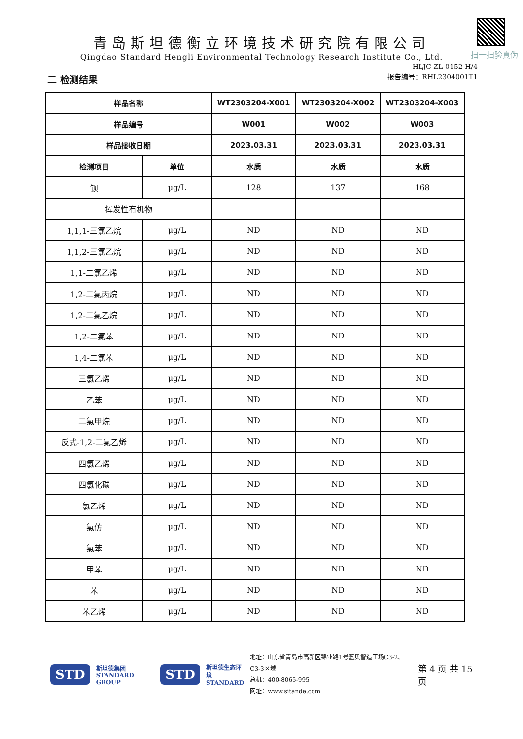扫一扫验真伪
青岛斯坦德衡立环境技术研究院有限公司
Qingdao Standard Hengli Environmental Technology Research Institute Co., Ltd.
HLJC-ZL-0152 H/4
报告编号：RHL2304001T1
二 检测结果
| 样品名称 | | WT2303204-X001 | WT2303204-X002 | WT2303204-X003 |
| --- | --- | --- | --- | --- |
| 样品编号 | | W001 | W002 | W003 |
| 样品接收日期 | | 2023.03.31 | 2023.03.31 | 2023.03.31 |
| 检测项目 | 单位 | 水质 | 水质 | 水质 |
| 钡 | μg/L | 128 | 137 | 168 |
| 挥发性有机物 | | | | |
| 1,1,1-三氯乙烷 | μg/L | ND | ND | ND |
| 1,1,2-三氯乙烷 | μg/L | ND | ND | ND |
| 1,1-二氯乙烯 | μg/L | ND | ND | ND |
| 1,2-二氯丙烷 | μg/L | ND | ND | ND |
| 1,2-二氯乙烷 | μg/L | ND | ND | ND |
| 1,2-二氯苯 | μg/L | ND | ND | ND |
| 1,4-二氯苯 | μg/L | ND | ND | ND |
| 三氯乙烯 | μg/L | ND | ND | ND |
| 乙苯 | μg/L | ND | ND | ND |
| 二氯甲烷 | μg/L | ND | ND | ND |
| 反式-1,2-二氯乙烯 | μg/L | ND | ND | ND |
| 四氯乙烯 | μg/L | ND | ND | ND |
| 四氯化碳 | μg/L | ND | ND | ND |
| 氯乙烯 | μg/L | ND | ND | ND |
| 氯仿 | μg/L | ND | ND | ND |
| 氯苯 | μg/L | ND | ND | ND |
| 甲苯 | μg/L | ND | ND | ND |
| 苯 | μg/L | ND | ND | ND |
| 苯乙烯 | μg/L | ND | ND | ND |
STD 斯坦德集团
STANDARD GROUP STD 斯坦德生态环境
STANDARD 地址：山东省青岛市高新区锦业路1号蓝贝智造工场C3-2、C3-3区域
总机：400-8065-995
网址：www.sitande.com 第 4 页 共 15 页